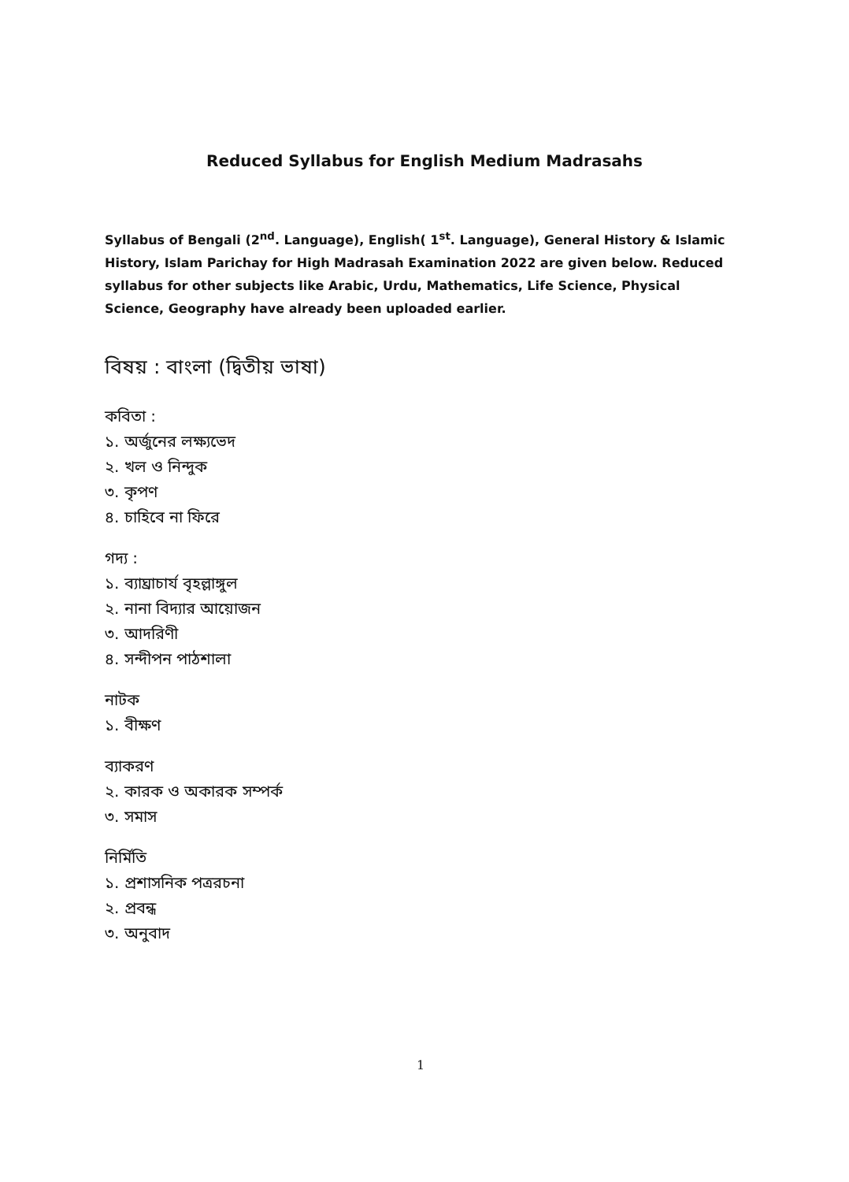Reduced Syllabus for English Medium Madrasahs
Syllabus of Bengali (2<sup>nd</sup>. Language), English( 1<sup>st</sup>. Language), General History & Islamic History, Islam Parichay for High Madrasah Examination 2022 are given below. Reduced syllabus for other subjects like Arabic, Urdu, Mathematics, Life Science, Physical Science, Geography have already been uploaded earlier.
বিষয় : বাংলা (দ্বিতীয় ভাষা)
কবিতা :
১. অর্জুনের লক্ষ্যভেদ
২. খল ও নিন্দুক
৩. কৃপণ
৪. চাহিবে না ফিরে
গদ্য :
১. ব্যাঘ্রাচার্য বৃহল্লাঙ্গুল
২. নানা বিদ্যার আয়োজন
৩. আদরিণী
৪. সন্দীপন পাঠশালা
নাটক
১. বীক্ষণ
ব্যাকরণ
২. কারক ও অকারক সম্পর্ক
৩. সমাস
নির্মিতি
১. প্রশাসনিক পত্ররচনা
২. প্রবন্ধ
৩. অনুবাদ
1